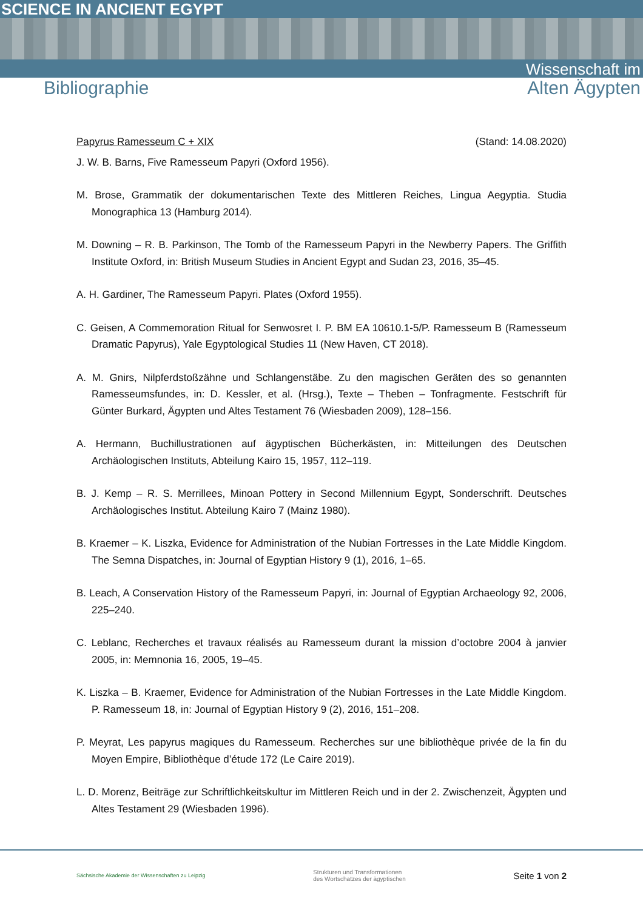SCIENCE IN ANCIENT EGYPT
Wissenschaft im
Bibliographie Alten Ägypten
Papyrus Ramesseum C + XIX (Stand: 14.08.2020)
J. W. B. Barns, Five Ramesseum Papyri (Oxford 1956).
M. Brose, Grammatik der dokumentarischen Texte des Mittleren Reiches, Lingua Aegyptia. Studia Monographica 13 (Hamburg 2014).
M. Downing – R. B. Parkinson, The Tomb of the Ramesseum Papyri in the Newberry Papers. The Griffith Institute Oxford, in: British Museum Studies in Ancient Egypt and Sudan 23, 2016, 35–45.
A. H. Gardiner, The Ramesseum Papyri. Plates (Oxford 1955).
C. Geisen, A Commemoration Ritual for Senwosret I. P. BM EA 10610.1-5/P. Ramesseum B (Ramesseum Dramatic Papyrus), Yale Egyptological Studies 11 (New Haven, CT 2018).
A. M. Gnirs, Nilpferdstoßzähne und Schlangenstäbe. Zu den magischen Geräten des so genannten Ramesseumsfundes, in: D. Kessler, et al. (Hrsg.), Texte – Theben – Tonfragmente. Festschrift für Günter Burkard, Ägypten und Altes Testament 76 (Wiesbaden 2009), 128–156.
A. Hermann, Buchillustrationen auf ägyptischen Bücherkästen, in: Mitteilungen des Deutschen Archäologischen Instituts, Abteilung Kairo 15, 1957, 112–119.
B. J. Kemp – R. S. Merrillees, Minoan Pottery in Second Millennium Egypt, Sonderschrift. Deutsches Archäologisches Institut. Abteilung Kairo 7 (Mainz 1980).
B. Kraemer – K. Liszka, Evidence for Administration of the Nubian Fortresses in the Late Middle Kingdom. The Semna Dispatches, in: Journal of Egyptian History 9 (1), 2016, 1–65.
B. Leach, A Conservation History of the Ramesseum Papyri, in: Journal of Egyptian Archaeology 92, 2006, 225–240.
C. Leblanc, Recherches et travaux réalisés au Ramesseum durant la mission d’octobre 2004 à janvier 2005, in: Memnonia 16, 2005, 19–45.
K. Liszka – B. Kraemer, Evidence for Administration of the Nubian Fortresses in the Late Middle Kingdom. P. Ramesseum 18, in: Journal of Egyptian History 9 (2), 2016, 151–208.
P. Meyrat, Les papyrus magiques du Ramesseum. Recherches sur une bibliothèque privée de la fin du Moyen Empire, Bibliothèque d’étude 172 (Le Caire 2019).
L. D. Morenz, Beiträge zur Schriftlichkeitskultur im Mittleren Reich und in der 2. Zwischenzeit, Ägypten und Altes Testament 29 (Wiesbaden 1996).
Sächsische Akademie der Wissenschaften zu Leipzig Strukturen und Transformationen
des Wortschatzes der ägyptischen Seite 1 von 2